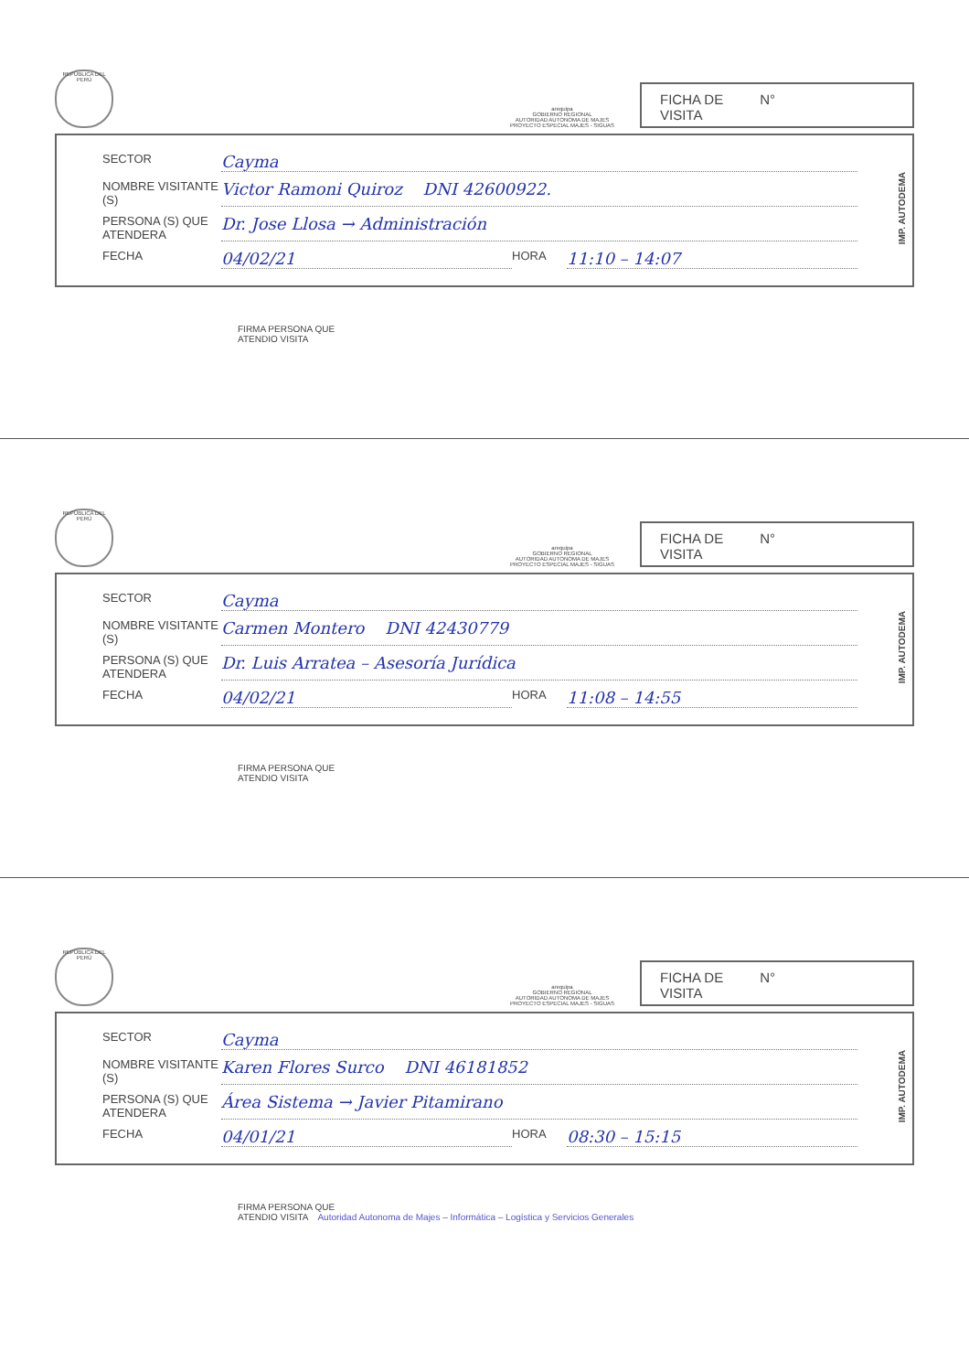REPÚBLICA DEL PERÚ
arequipa
GOBIERNO REGIONAL
AUTORIDAD AUTONOMA DE MAJES
PROYECTO ESPECIAL MAJES - SIGUAS
FICHA DE
VISITA N°
IMP. AUTODEMA
SECTOR Cayma
NOMBRE VISITANTE (S) Victor Ramoni Quiroz DNI 42600922.
PERSONA (S) QUE ATENDERA Dr. Jose Llosa → Administración
FECHA 04/02/21 HORA 11:10 – 14:07
FIRMA PERSONA QUE
ATENDIO VISITA
REPÚBLICA DEL PERÚ
arequipa
GOBIERNO REGIONAL
AUTORIDAD AUTONOMA DE MAJES
PROYECTO ESPECIAL MAJES - SIGUAS
FICHA DE
VISITA N°
IMP. AUTODEMA
SECTOR Cayma
NOMBRE VISITANTE (S) Carmen Montero DNI 42430779
PERSONA (S) QUE ATENDERA Dr. Luis Arratea – Asesoría Jurídica
FECHA 04/02/21 HORA 11:08 – 14:55
FIRMA PERSONA QUE
ATENDIO VISITA
REPÚBLICA DEL PERÚ
arequipa
GOBIERNO REGIONAL
AUTORIDAD AUTONOMA DE MAJES
PROYECTO ESPECIAL MAJES - SIGUAS
FICHA DE
VISITA N°
IMP. AUTODEMA
SECTOR Cayma
NOMBRE VISITANTE (S) Karen Flores Surco DNI 46181852
PERSONA (S) QUE ATENDERA Área Sistema → Javier Pitamirano
FECHA 04/01/21 HORA 08:30 – 15:15
FIRMA PERSONA QUE
ATENDIO VISITA Autoridad Autonoma de Majes – Informática – Logística y Servicios Generales